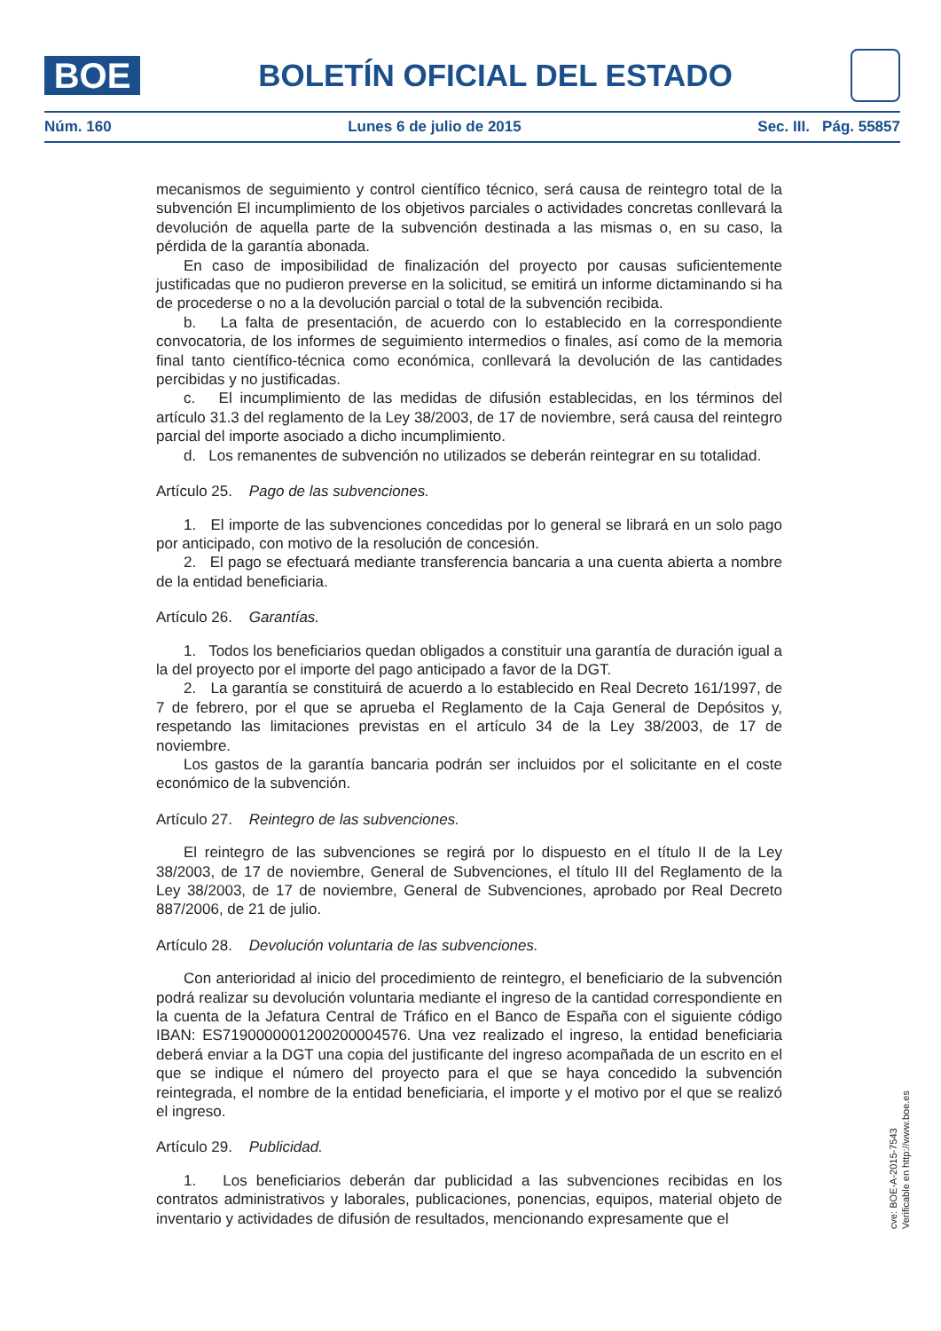BOE
BOLETÍN OFICIAL DEL ESTADO
Núm. 160 Lunes 6 de julio de 2015 Sec. III. Pág. 55857
mecanismos de seguimiento y control científico técnico, será causa de reintegro total de la subvención El incumplimiento de los objetivos parciales o actividades concretas conllevará la devolución de aquella parte de la subvención destinada a las mismas o, en su caso, la pérdida de la garantía abonada.
En caso de imposibilidad de finalización del proyecto por causas suficientemente justificadas que no pudieron preverse en la solicitud, se emitirá un informe dictaminando si ha de procederse o no a la devolución parcial o total de la subvención recibida.
b. La falta de presentación, de acuerdo con lo establecido en la correspondiente convocatoria, de los informes de seguimiento intermedios o finales, así como de la memoria final tanto científico-técnica como económica, conllevará la devolución de las cantidades percibidas y no justificadas.
c. El incumplimiento de las medidas de difusión establecidas, en los términos del artículo 31.3 del reglamento de la Ley 38/2003, de 17 de noviembre, será causa del reintegro parcial del importe asociado a dicho incumplimiento.
d. Los remanentes de subvención no utilizados se deberán reintegrar en su totalidad.
Artículo 25. Pago de las subvenciones.
1. El importe de las subvenciones concedidas por lo general se librará en un solo pago por anticipado, con motivo de la resolución de concesión.
2. El pago se efectuará mediante transferencia bancaria a una cuenta abierta a nombre de la entidad beneficiaria.
Artículo 26. Garantías.
1. Todos los beneficiarios quedan obligados a constituir una garantía de duración igual a la del proyecto por el importe del pago anticipado a favor de la DGT.
2. La garantía se constituirá de acuerdo a lo establecido en Real Decreto 161/1997, de 7 de febrero, por el que se aprueba el Reglamento de la Caja General de Depósitos y, respetando las limitaciones previstas en el artículo 34 de la Ley 38/2003, de 17 de noviembre.
Los gastos de la garantía bancaria podrán ser incluidos por el solicitante en el coste económico de la subvención.
Artículo 27. Reintegro de las subvenciones.
El reintegro de las subvenciones se regirá por lo dispuesto en el título II de la Ley 38/2003, de 17 de noviembre, General de Subvenciones, el título III del Reglamento de la Ley 38/2003, de 17 de noviembre, General de Subvenciones, aprobado por Real Decreto 887/2006, de 21 de julio.
Artículo 28. Devolución voluntaria de las subvenciones.
Con anterioridad al inicio del procedimiento de reintegro, el beneficiario de la subvención podrá realizar su devolución voluntaria mediante el ingreso de la cantidad correspondiente en la cuenta de la Jefatura Central de Tráfico en el Banco de España con el siguiente código IBAN: ES7190000001200200004576. Una vez realizado el ingreso, la entidad beneficiaria deberá enviar a la DGT una copia del justificante del ingreso acompañada de un escrito en el que se indique el número del proyecto para el que se haya concedido la subvención reintegrada, el nombre de la entidad beneficiaria, el importe y el motivo por el que se realizó el ingreso.
Artículo 29. Publicidad.
1. Los beneficiarios deberán dar publicidad a las subvenciones recibidas en los contratos administrativos y laborales, publicaciones, ponencias, equipos, material objeto de inventario y actividades de difusión de resultados, mencionando expresamente que el
cve: BOE-A-2015-7543
Verificable en http://www.boe.es